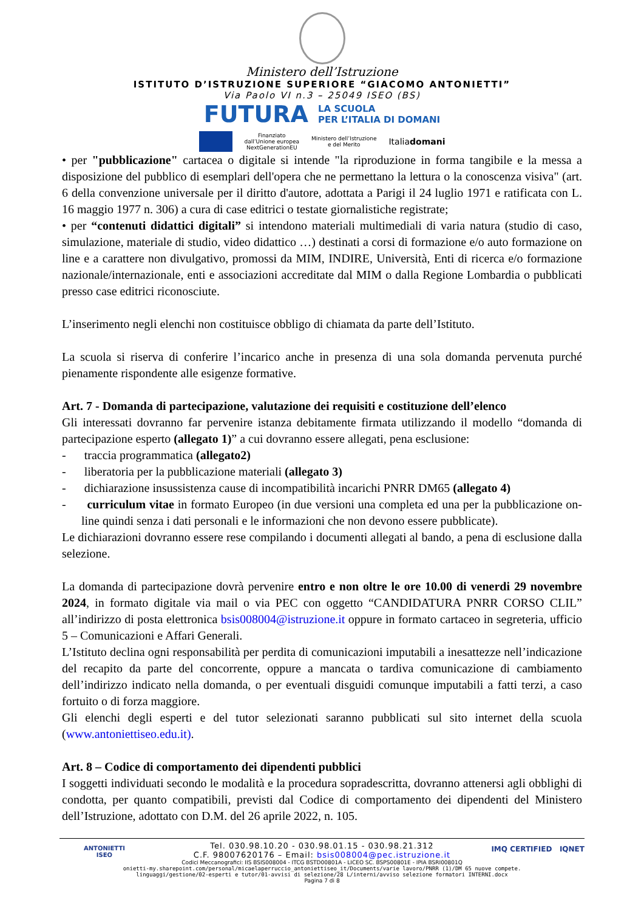Ministero dell’Istruzione
ISTITUTO D’ISTRUZIONE SUPERIORE “GIACOMO ANTONIETTI”
Via Paolo VI n.3 – 25049 ISEO (BS)
FUTURA LA SCUOLA
PER L’ITALIA DI DOMANI
Finanziato
dall’Unione europea
NextGenerationEU Ministero dell’Istruzione
e del Merito Italiadomani
• per "pubblicazione" cartacea o digitale si intende "la riproduzione in forma tangibile e la messa a disposizione del pubblico di esemplari dell'opera che ne permettano la lettura o la conoscenza visiva" (art. 6 della convenzione universale per il diritto d'autore, adottata a Parigi il 24 luglio 1971 e ratificata con L. 16 maggio 1977 n. 306) a cura di case editrici o testate giornalistiche registrate;
• per “contenuti didattici digitali” si intendono materiali multimediali di varia natura (studio di caso, simulazione, materiale di studio, video didattico …) destinati a corsi di formazione e/o auto formazione on line e a carattere non divulgativo, promossi da MIM, INDIRE, Università, Enti di ricerca e/o formazione nazionale/internazionale, enti e associazioni accreditate dal MIM o dalla Regione Lombardia o pubblicati presso case editrici riconosciute.
L’inserimento negli elenchi non costituisce obbligo di chiamata da parte dell’Istituto.
La scuola si riserva di conferire l’incarico anche in presenza di una sola domanda pervenuta purché pienamente rispondente alle esigenze formative.
Art. 7 - Domanda di partecipazione, valutazione dei requisiti e costituzione dell’elenco
Gli interessati dovranno far pervenire istanza debitamente firmata utilizzando il modello “domanda di partecipazione esperto (allegato 1)” a cui dovranno essere allegati, pena esclusione:
- traccia programmatica (allegato2)
- liberatoria per la pubblicazione materiali (allegato 3)
- dichiarazione insussistenza cause di incompatibilità incarichi PNRR DM65 (allegato 4)
- curriculum vitae in formato Europeo (in due versioni una completa ed una per la pubblicazione on-line quindi senza i dati personali e le informazioni che non devono essere pubblicate).
Le dichiarazioni dovranno essere rese compilando i documenti allegati al bando, a pena di esclusione dalla selezione.
La domanda di partecipazione dovrà pervenire entro e non oltre le ore 10.00 di venerdi 29 novembre 2024, in formato digitale via mail o via PEC con oggetto “CANDIDATURA PNRR CORSO CLIL” all’indirizzo di posta elettronica bsis008004@istruzione.it oppure in formato cartaceo in segreteria, ufficio 5 – Comunicazioni e Affari Generali.
L’Istituto declina ogni responsabilità per perdita di comunicazioni imputabili a inesattezze nell’indicazione del recapito da parte del concorrente, oppure a mancata o tardiva comunicazione di cambiamento dell’indirizzo indicato nella domanda, o per eventuali disguidi comunque imputabili a fatti terzi, a caso fortuito o di forza maggiore.
Gli elenchi degli esperti e del tutor selezionati saranno pubblicati sul sito internet della scuola (www.antoniettiseo.edu.it).
Art. 8 – Codice di comportamento dei dipendenti pubblici
I soggetti individuati secondo le modalità e la procedura sopradescritta, dovranno attenersi agli obblighi di condotta, per quanto compatibili, previsti dal Codice di comportamento dei dipendenti del Ministero dell’Istruzione, adottato con D.M. del 26 aprile 2022, n. 105.
ANTONIETTI
ISEO
IMQ CERTIFIED IQNET
Tel. 030.98.10.20 - 030.98.01.15 - 030.98.21.312
C.F. 98007620176 – Email: bsis008004@pec.istruzione.it
Codici Meccanografici: IIS BSIS008004 - ITCG BSTD00801A - LICEO SC. BSPS00801E - IPIA BSRI00801Q
onietti-my.sharepoint.com/personal/micaelaperruccio_antoniettiseo_it/Documents/varie lavoro/PNRR (1)/DM 65 nuove compete.
linguaggi/gestione/02-esperti e tutor/01-avvisi di selezione/28 L/interni/avviso selezione formatori INTERNI.docx
Pagina 7 di 8